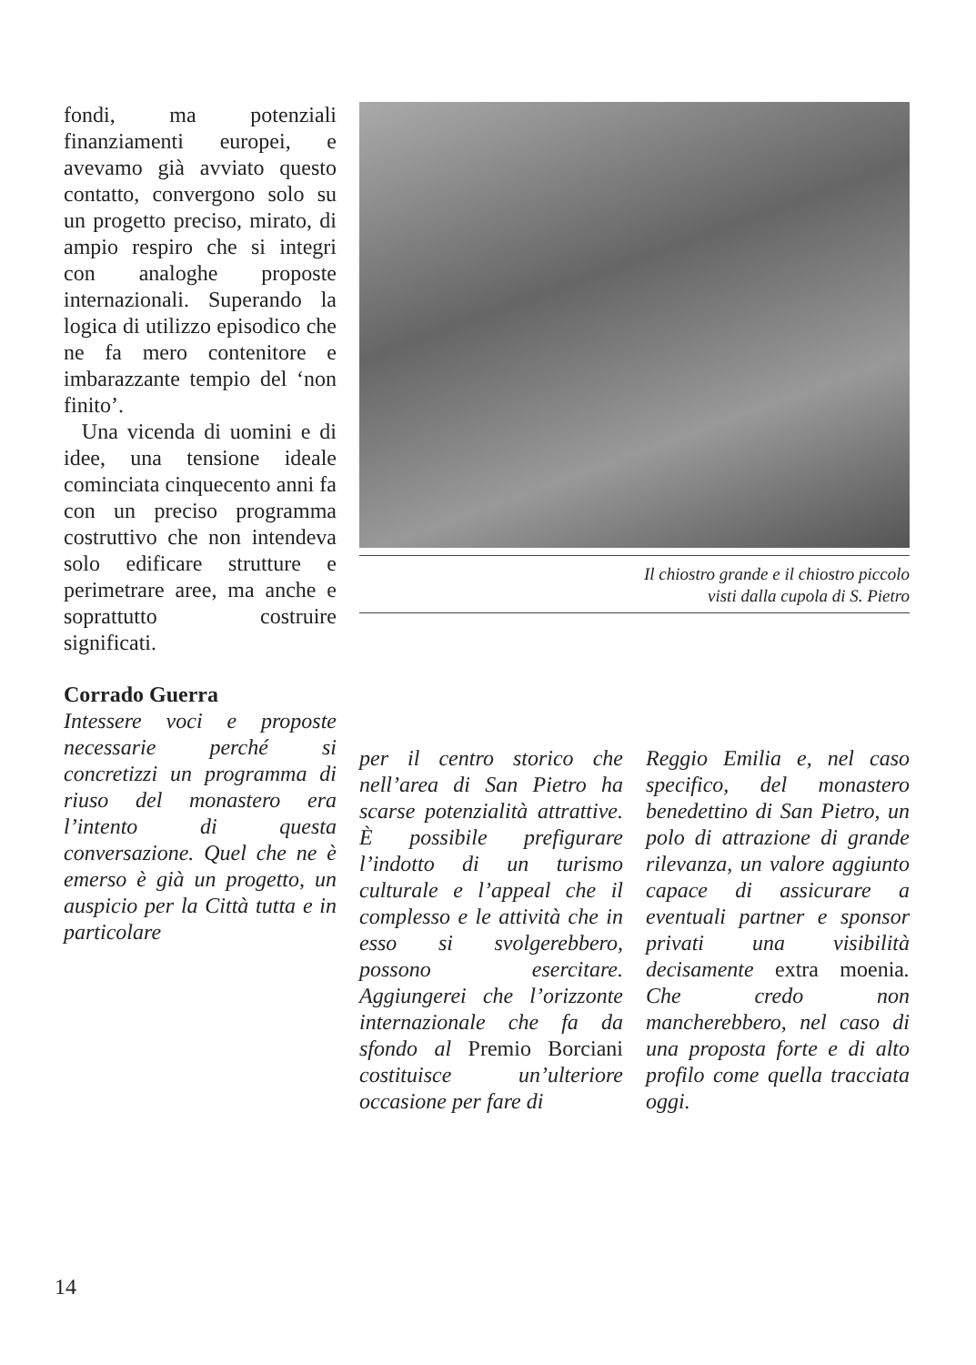fondi, ma potenziali finanziamenti europei, e avevamo già avviato questo contatto, convergono solo su un progetto preciso, mirato, di ampio respiro che si integri con analoghe proposte internazionali. Superando la logica di utilizzo episodico che ne fa mero contenitore e imbarazzante tempio del ‘non finito’.
Una vicenda di uomini e di idee, una tensione ideale cominciata cinquecento anni fa con un preciso programma costruttivo che non intendeva solo edificare strutture e perimetrare aree, ma anche e soprattutto costruire significati.
Corrado Guerra
Intessere voci e proposte necessarie perché si concretizzi un programma di riuso del monastero era l’intento di questa conversazione. Quel che ne è emerso è già un progetto, un auspicio per la Città tutta e in particolare
Il chiostro grande e il chiostro piccolo
visti dalla cupola di S. Pietro
per il centro storico che nell’area di San Pietro ha scarse potenzialità attrattive. È possibile prefigurare l’indotto di un turismo culturale e l’appeal che il complesso e le attività che in esso si svolgerebbero, possono esercitare. Aggiungerei che l’orizzonte internazionale che fa da sfondo al Premio Borciani costituisce un’ulteriore occasione per fare di
Reggio Emilia e, nel caso specifico, del monastero benedettino di San Pietro, un polo di attrazione di grande rilevanza, un valore aggiunto capace di assicurare a eventuali partner e sponsor privati una visibilità decisamente extra moenia. Che credo non mancherebbero, nel caso di una proposta forte e di alto profilo come quella tracciata oggi.
14